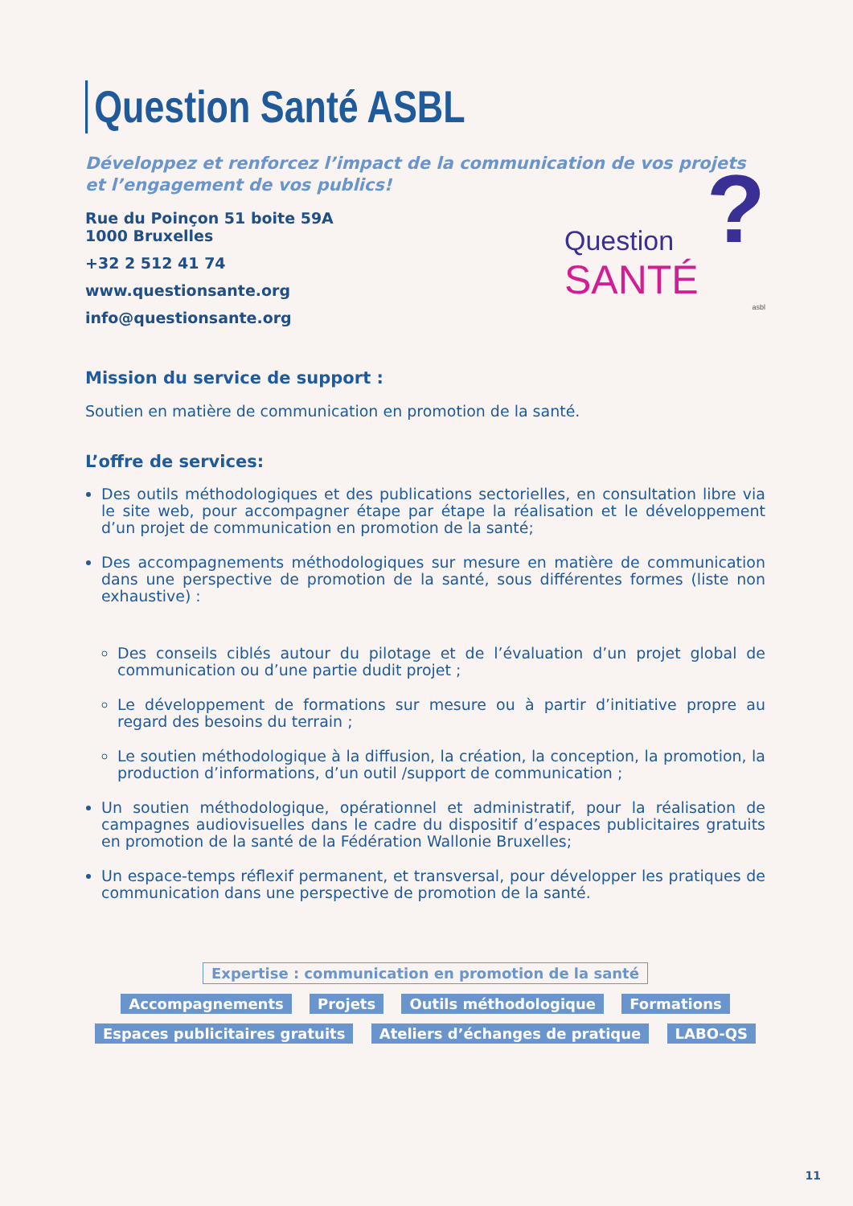Question Santé ASBL
Développez et renforcez l’impact de la communication de vos projets et l’engagement de vos publics!
Rue du Poinçon 51 boite 59A
1000 Bruxelles
+32 2 512 41 74
www.questionsante.org
info@questionsante.org
?
Question
SANTÉ
asbl
Mission du service de support :
Soutien en matière de communication en promotion de la santé.
L’offre de services:
Des outils méthodologiques et des publications sectorielles, en consultation libre via le site web, pour accompagner étape par étape la réalisation et le développement d’un projet de communication en promotion de la santé;
Des accompagnements méthodologiques sur mesure en matière de communication dans une perspective de promotion de la santé, sous différentes formes (liste non exhaustive) :
Des conseils ciblés autour du pilotage et de l’évaluation d’un projet global de communication ou d’une partie dudit projet ;
Le développement de formations sur mesure ou à partir d’initiative propre au regard des besoins du terrain ;
Le soutien méthodologique à la diffusion, la création, la conception, la promotion, la production d’informations, d’un outil /support de communication ;
Un soutien méthodologique, opérationnel et administratif, pour la réalisation de campagnes audiovisuelles dans le cadre du dispositif d’espaces publicitaires gratuits en promotion de la santé de la Fédération Wallonie Bruxelles;
Un espace-temps réflexif permanent, et transversal, pour développer les pratiques de communication dans une perspective de promotion de la santé.
Expertise : communication en promotion de la santé
Accompagnements Projets Outils méthodologique Formations
Espaces publicitaires gratuits Ateliers d’échanges de pratique LABO-QS
11